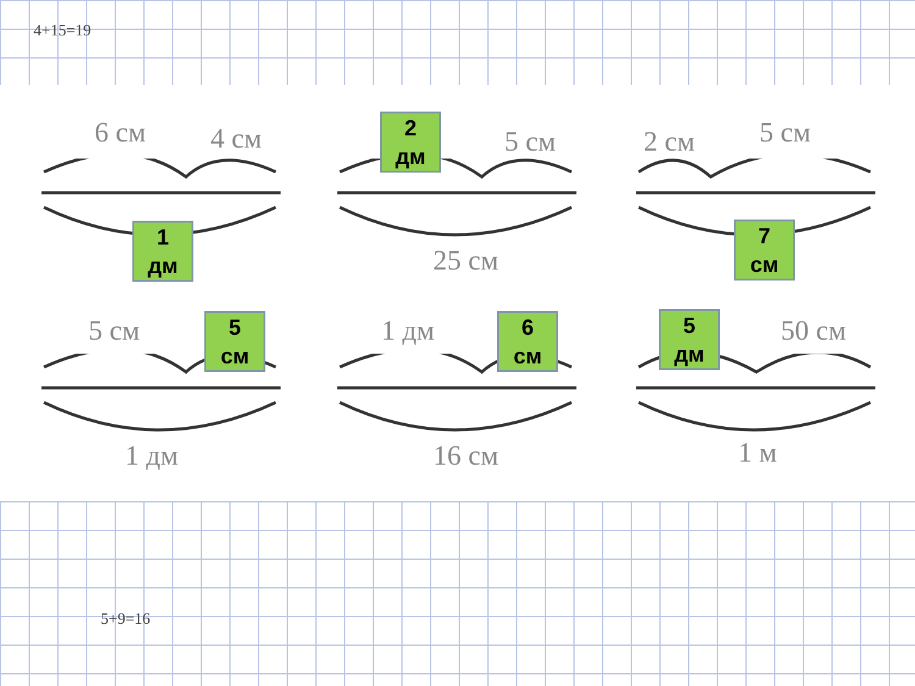4+15=19
5+9=16
6 см 4 см
1
дм
2
дм
5 см
25 см
2 см 5 см
7
см
5 см
5
см
1 дм
1 дм
6
см
16 см
5
дм
50 см
1 м